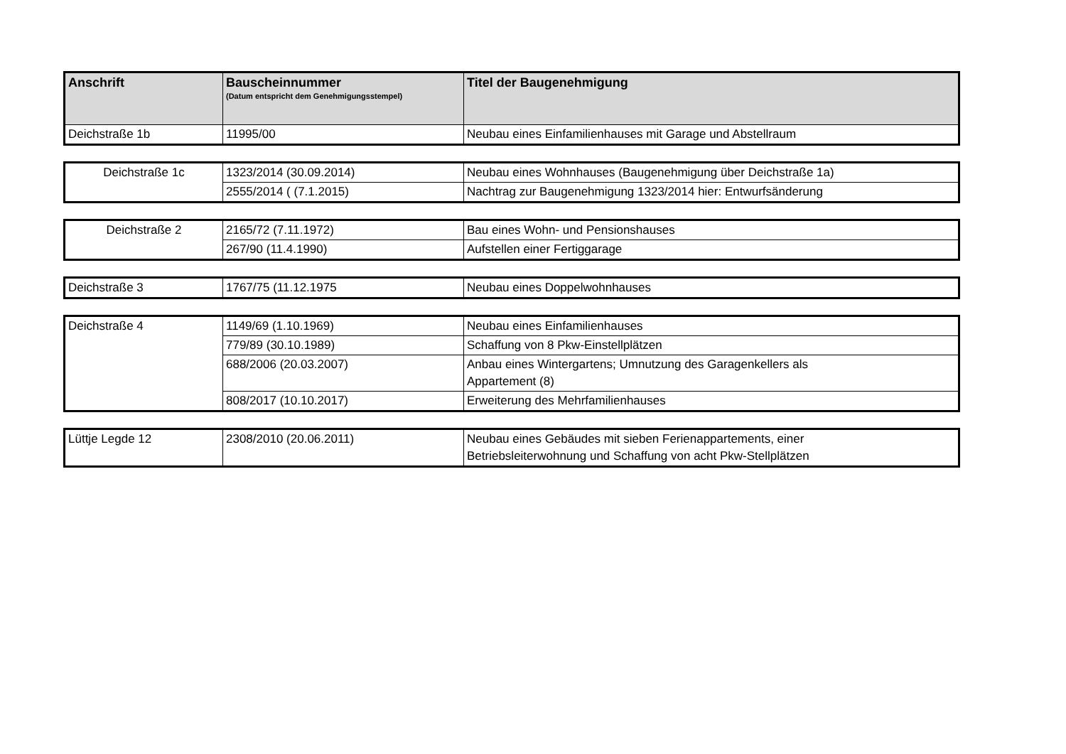| Anschrift | Bauscheinnummer (Datum entspricht dem Genehmigungsstempel) | Titel der Baugenehmigung |
| --- | --- | --- |
| Deichstraße 1b | 11995/00 | Neubau eines Einfamilienhauses mit Garage und Abstellraum |
| Deichstraße 1c | 1323/2014 (30.09.2014) | Neubau eines Wohnhauses (Baugenehmigung über Deichstraße 1a) |
| | 2555/2014 ( (7.1.2015) | Nachtrag zur Baugenehmigung 1323/2014 hier: Entwurfsänderung |
| Deichstraße 2 | 2165/72 (7.11.1972) | Bau eines Wohn- und Pensionshauses |
| | 267/90 (11.4.1990) | Aufstellen einer Fertiggarage |
| Deichstraße 3 | 1767/75 (11.12.1975 | Neubau eines Doppelwohnhauses |
| Deichstraße 4 | 1149/69 (1.10.1969) | Neubau eines Einfamilienhauses |
| | 779/89 (30.10.1989) | Schaffung von 8 Pkw-Einstellplätzen |
| | 688/2006 (20.03.2007) | Anbau eines Wintergartens; Umnutzung des Garagenkellers als Appartement (8) |
| | 808/2017 (10.10.2017) | Erweiterung des Mehrfamilienhauses |
| Lüttje Legde 12 | 2308/2010 (20.06.2011) | Neubau eines Gebäudes mit sieben Ferienappartements, einer Betriebsleiterwohnung und Schaffung von acht Pkw-Stellplätzen |